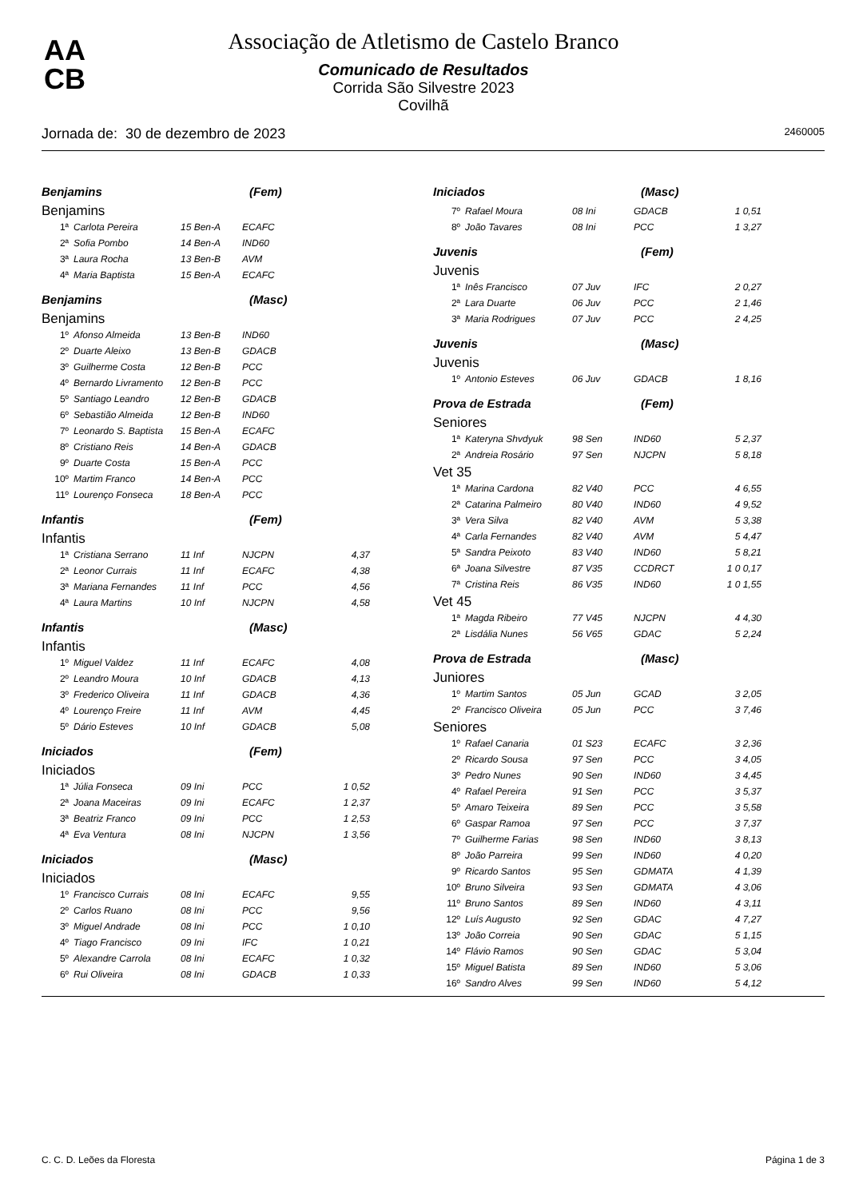AA
CB
Associação de Atletismo de Castelo Branco
Comunicado de Resultados
Corrida São Silvestre 2023
Covilhã
Jornada de: 30 de dezembro de 2023 2460005
Benjamins (Fem)
Benjamins
| 1ª | Carlota Pereira | 15 Ben-A | ECAFC | |
| 2ª | Sofia Pombo | 14 Ben-A | IND60 | |
| 3ª | Laura Rocha | 13 Ben-B | AVM | |
| 4ª | Maria Baptista | 15 Ben-A | ECAFC | |
Benjamins (Masc)
Benjamins
| 1º | Afonso Almeida | 13 Ben-B | IND60 |
| 2º | Duarte Aleixo | 13 Ben-B | GDACB |
| 3º | Guilherme Costa | 12 Ben-B | PCC |
| 4º | Bernardo Livramento | 12 Ben-B | PCC |
| 5º | Santiago Leandro | 12 Ben-B | GDACB |
| 6º | Sebastião Almeida | 12 Ben-B | IND60 |
| 7º | Leonardo S. Baptista | 15 Ben-A | ECAFC |
| 8º | Cristiano Reis | 14 Ben-A | GDACB |
| 9º | Duarte Costa | 15 Ben-A | PCC |
| 10º | Martim Franco | 14 Ben-A | PCC |
| 11º | Lourenço Fonseca | 18 Ben-A | PCC |
Infantis (Fem)
Infantis
| 1ª | Cristiana Serrano | 11 Inf | NJCPN | 4,37 |
| 2ª | Leonor Currais | 11 Inf | ECAFC | 4,38 |
| 3ª | Mariana Fernandes | 11 Inf | PCC | 4,56 |
| 4ª | Laura Martins | 10 Inf | NJCPN | 4,58 |
Infantis (Masc)
Infantis
| 1º | Miguel Valdez | 11 Inf | ECAFC | 4,08 |
| 2º | Leandro Moura | 10 Inf | GDACB | 4,13 |
| 3º | Frederico Oliveira | 11 Inf | GDACB | 4,36 |
| 4º | Lourenço Freire | 11 Inf | AVM | 4,45 |
| 5º | Dário Esteves | 10 Inf | GDACB | 5,08 |
Iniciados (Fem)
Iniciados
| 1ª | Júlia Fonseca | 09 Ini | PCC | 1 0,52 |
| 2ª | Joana Maceiras | 09 Ini | ECAFC | 1 2,37 |
| 3ª | Beatriz Franco | 09 Ini | PCC | 1 2,53 |
| 4ª | Eva Ventura | 08 Ini | NJCPN | 1 3,56 |
Iniciados (Masc)
Iniciados
| 1º | Francisco Currais | 08 Ini | ECAFC | 9,55 |
| 2º | Carlos Ruano | 08 Ini | PCC | 9,56 |
| 3º | Miguel Andrade | 08 Ini | PCC | 1 0,10 |
| 4º | Tiago Francisco | 09 Ini | IFC | 1 0,21 |
| 5º | Alexandre Carrola | 08 Ini | ECAFC | 1 0,32 |
| 6º | Rui Oliveira | 08 Ini | GDACB | 1 0,33 |
Iniciados (Masc)
| 7º | Rafael Moura | 08 Ini | GDACB | 1 0,51 |
| 8º | João Tavares | 08 Ini | PCC | 1 3,27 |
Juvenis (Fem)
Juvenis
| 1ª | Inês Francisco | 07 Juv | IFC | 2 0,27 |
| 2ª | Lara Duarte | 06 Juv | PCC | 2 1,46 |
| 3ª | Maria Rodrigues | 07 Juv | PCC | 2 4,25 |
Juvenis (Masc)
Juvenis
| 1º | Antonio Esteves | 06 Juv | GDACB | 1 8,16 |
Prova de Estrada (Fem)
Seniores
| 1ª | Kateryna Shvdyuk | 98 Sen | IND60 | 5 2,37 |
| 2ª | Andreia Rosário | 97 Sen | NJCPN | 5 8,18 |
Vet 35
| 1ª | Marina Cardona | 82 V40 | PCC | 4 6,55 |
| 2ª | Catarina Palmeiro | 80 V40 | IND60 | 4 9,52 |
| 3ª | Vera Silva | 82 V40 | AVM | 5 3,38 |
| 4ª | Carla Fernandes | 82 V40 | AVM | 5 4,47 |
| 5ª | Sandra Peixoto | 83 V40 | IND60 | 5 8,21 |
| 6ª | Joana Silvestre | 87 V35 | CCDRCT | 1 0 0,17 |
| 7ª | Cristina Reis | 86 V35 | IND60 | 1 0 1,55 |
Vet 45
| 1ª | Magda Ribeiro | 77 V45 | NJCPN | 4 4,30 |
| 2ª | Lisdália Nunes | 56 V65 | GDAC | 5 2,24 |
Prova de Estrada (Masc)
Juniores
| 1º | Martim Santos | 05 Jun | GCAD | 3 2,05 |
| 2º | Francisco Oliveira | 05 Jun | PCC | 3 7,46 |
Seniores
| 1º | Rafael Canaria | 01 S23 | ECAFC | 3 2,36 |
| 2º | Ricardo Sousa | 97 Sen | PCC | 3 4,05 |
| 3º | Pedro Nunes | 90 Sen | IND60 | 3 4,45 |
| 4º | Rafael Pereira | 91 Sen | PCC | 3 5,37 |
| 5º | Amaro Teixeira | 89 Sen | PCC | 3 5,58 |
| 6º | Gaspar Ramoa | 97 Sen | PCC | 3 7,37 |
| 7º | Guilherme Farias | 98 Sen | IND60 | 3 8,13 |
| 8º | João Parreira | 99 Sen | IND60 | 4 0,20 |
| 9º | Ricardo Santos | 95 Sen | GDMATA | 4 1,39 |
| 10º | Bruno Silveira | 93 Sen | GDMATA | 4 3,06 |
| 11º | Bruno Santos | 89 Sen | IND60 | 4 3,11 |
| 12º | Luís Augusto | 92 Sen | GDAC | 4 7,27 |
| 13º | João Correia | 90 Sen | GDAC | 5 1,15 |
| 14º | Flávio Ramos | 90 Sen | GDAC | 5 3,04 |
| 15º | Miguel Batista | 89 Sen | IND60 | 5 3,06 |
| 16º | Sandro Alves | 99 Sen | IND60 | 5 4,12 |
C. C. D. Leões da Floresta Página 1 de 3